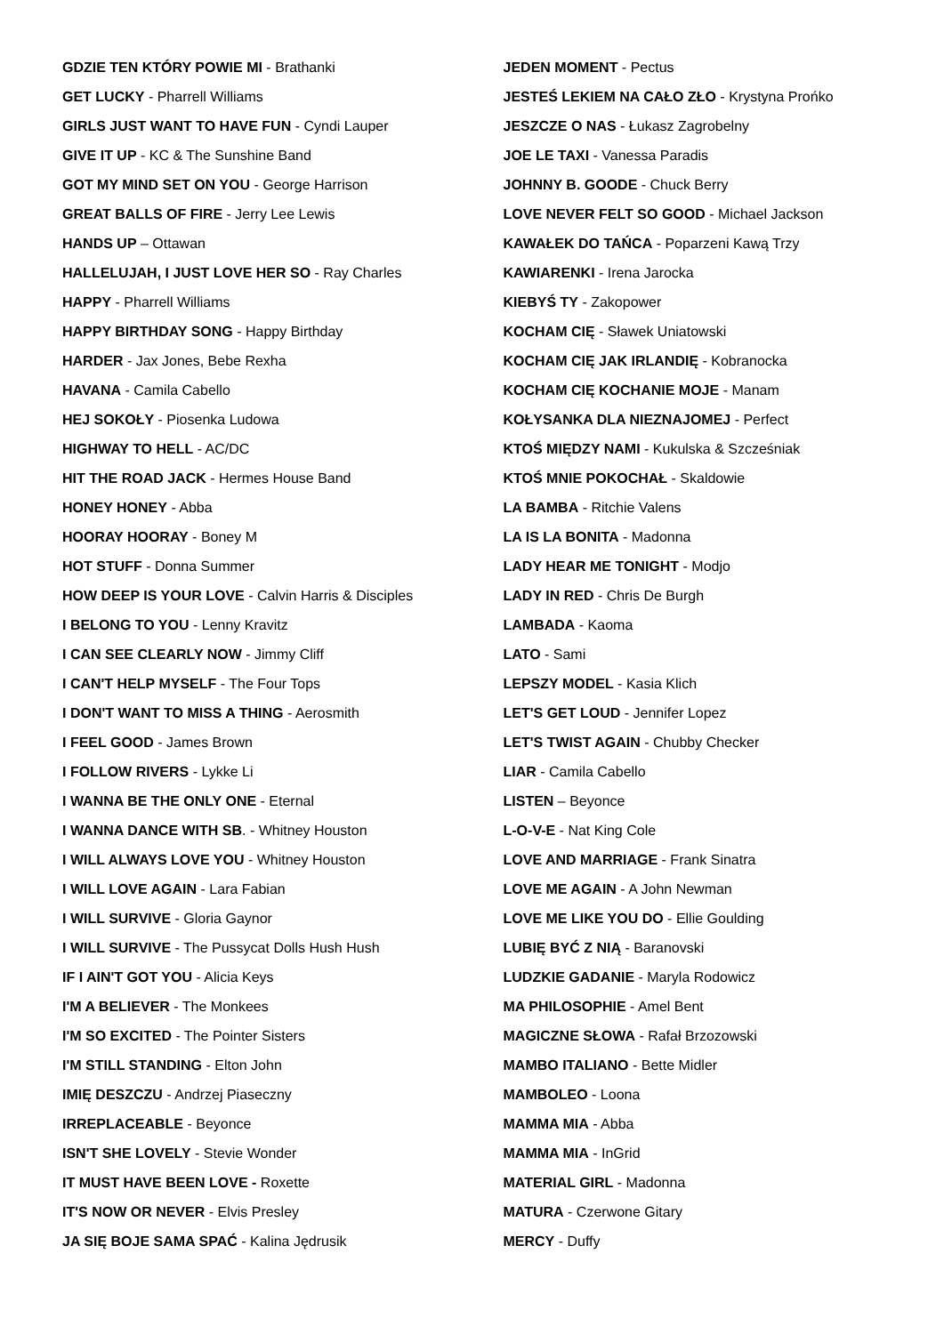GDZIE TEN KTÓRY POWIE MI - Brathanki
GET LUCKY - Pharrell Williams
GIRLS JUST WANT TO HAVE FUN - Cyndi Lauper
GIVE IT UP - KC & The Sunshine Band
GOT MY MIND SET ON YOU - George Harrison
GREAT BALLS OF FIRE - Jerry Lee Lewis
HANDS UP – Ottawan
HALLELUJAH, I JUST LOVE HER SO - Ray Charles
HAPPY - Pharrell Williams
HAPPY BIRTHDAY SONG - Happy Birthday
HARDER - Jax Jones, Bebe Rexha
HAVANA - Camila Cabello
HEJ SOKOŁY - Piosenka Ludowa
HIGHWAY TO HELL - AC/DC
HIT THE ROAD JACK - Hermes House Band
HONEY HONEY - Abba
HOORAY HOORAY - Boney M
HOT STUFF - Donna Summer
HOW DEEP IS YOUR LOVE - Calvin Harris & Disciples
I BELONG TO YOU - Lenny Kravitz
I CAN SEE CLEARLY NOW - Jimmy Cliff
I CAN'T HELP MYSELF - The Four Tops
I DON'T WANT TO MISS A THING - Aerosmith
I FEEL GOOD - James Brown
I FOLLOW RIVERS - Lykke Li
I WANNA BE THE ONLY ONE - Eternal
I WANNA DANCE WITH SB. - Whitney Houston
I WILL ALWAYS LOVE YOU - Whitney Houston
I WILL LOVE AGAIN - Lara Fabian
I WILL SURVIVE - Gloria Gaynor
I WILL SURVIVE - The Pussycat Dolls Hush Hush
IF I AIN'T GOT YOU - Alicia Keys
I'M A BELIEVER - The Monkees
I'M SO EXCITED - The Pointer Sisters
I'M STILL STANDING - Elton John
IMIĘ DESZCZU - Andrzej Piaseczny
IRREPLACEABLE - Beyonce
ISN'T SHE LOVELY - Stevie Wonder
IT MUST HAVE BEEN LOVE - Roxette
IT'S NOW OR NEVER - Elvis Presley
JA SIĘ BOJE SAMA SPAĆ - Kalina Jędrusik
JEDEN MOMENT - Pectus
JESTEŚ LEKIEM NA CAŁO ZŁO - Krystyna Prońko
JESZCZE O NAS - Łukasz Zagrobelny
JOE LE TAXI - Vanessa Paradis
JOHNNY B. GOODE - Chuck Berry
LOVE NEVER FELT SO GOOD - Michael Jackson
KAWAŁEK DO TAŃCA - Poparzeni Kawą Trzy
KAWIARENKI - Irena Jarocka
KIEBYŚ TY - Zakopower
KOCHAM CIĘ - Sławek Uniatowski
KOCHAM CIĘ JAK IRLANDIĘ - Kobranocka
KOCHAM CIĘ KOCHANIE MOJE - Manam
KOŁYSANKA DLA NIEZNAJOMEJ - Perfect
KTOŚ MIĘDZY NAMI - Kukulska & Szcześniak
KTOŚ MNIE POKOCHAŁ - Skaldowie
LA BAMBA - Ritchie Valens
LA IS LA BONITA - Madonna
LADY HEAR ME TONIGHT - Modjo
LADY IN RED - Chris De Burgh
LAMBADA - Kaoma
LATO - Sami
LEPSZY MODEL - Kasia Klich
LET'S GET LOUD - Jennifer Lopez
LET'S TWIST AGAIN - Chubby Checker
LIAR - Camila Cabello
LISTEN – Beyonce
L-O-V-E - Nat King Cole
LOVE AND MARRIAGE - Frank Sinatra
LOVE ME AGAIN - A John Newman
LOVE ME LIKE YOU DO - Ellie Goulding
LUBIĘ BYĆ Z NIĄ - Baranovski
LUDZKIE GADANIE - Maryla Rodowicz
MA PHILOSOPHIE - Amel Bent
MAGICZNE SŁOWA - Rafał Brzozowski
MAMBO ITALIANO - Bette Midler
MAMBOLEO - Loona
MAMMA MIA - Abba
MAMMA MIA - InGrid
MATERIAL GIRL - Madonna
MATURA - Czerwone Gitary
MERCY - Duffy